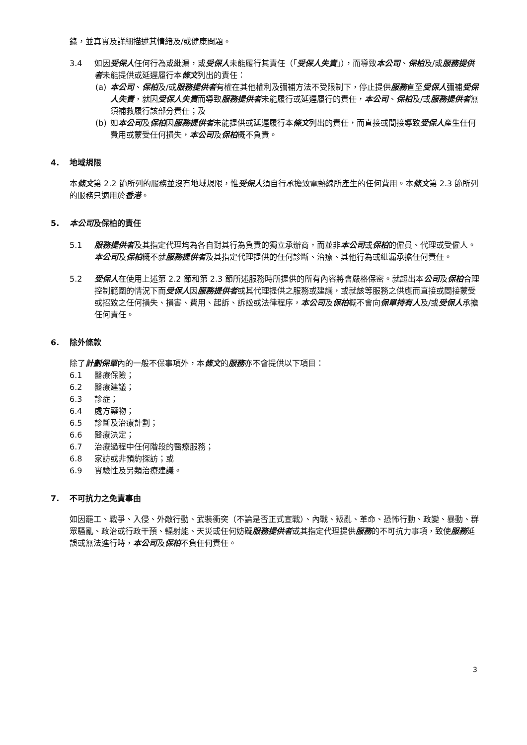錄，並真實及詳細描述其情緒及/或健康問題。
3.4 如因受保人任何行為或紕漏，或受保人未能履行其責任（「受保人失責」），而導致本公司、保柏及/或服務提供者未能提供或延遲履行本條文列出的責任：
(a) 本公司、保柏及/或服務提供者有權在其他權利及彌補方法不受限制下，停止提供服務直至受保人彌補受保人失責，就因受保人失責而導致服務提供者未能履行或延遲履行的責任，本公司、保柏及/或服務提供者無須補救履行該部分責任；及
(b) 如本公司及保柏因服務提供者未能提供或延遲履行本條文列出的責任，而直接或間接導致受保人產生任何費用或蒙受任何損失，本公司及保柏概不負責。
4. 地域規限
本條文第 2.2 節所列的服務並沒有地域規限，惟受保人須自行承擔致電熱線所產生的任何費用。本條文第 2.3 節所列的服務只適用於香港。
5. 本公司及保柏的責任
5.1 服務提供者及其指定代理均為各自對其行為負責的獨立承辦商，而並非本公司或保柏的僱員、代理或受僱人。本公司及保柏概不就服務提供者及其指定代理提供的任何診斷、治療、其他行為或紕漏承擔任何責任。
5.2 受保人在使用上述第 2.2 節和第 2.3 節所述服務時所提供的所有內容將會嚴格保密。就超出本公司及保柏合理控制範圍的情況下而受保人因服務提供者或其代理提供之服務或建議，或就該等服務之供應而直接或間接蒙受或招致之任何損失、損害、費用、起訴、訴訟或法律程序，本公司及保柏概不會向保單持有人及/或受保人承擔任何責任。
6. 除外條款
除了計劃保單內的一般不保事項外，本條文的服務亦不會提供以下項目：
6.1 醫療保險；
6.2 醫療建議；
6.3 診症；
6.4 處方藥物；
6.5 診斷及治療計劃；
6.6 醫療決定；
6.7 治療過程中任何階段的醫療服務；
6.8 家訪或非預約探訪；或
6.9 實驗性及另類治療建議。
7. 不可抗力之免責事由
如因罷工、戰爭、入侵、外敵行動、武裝衝突（不論是否正式宣戰）、內戰、叛亂、革命、恐怖行動、政變、暴動、群眾騷亂、政治或行政干預、輻射能、天災或任何妨礙服務提供者或其指定代理提供服務的不可抗力事項，致使服務延誤或無法進行時，本公司及保柏不負任何責任。
3